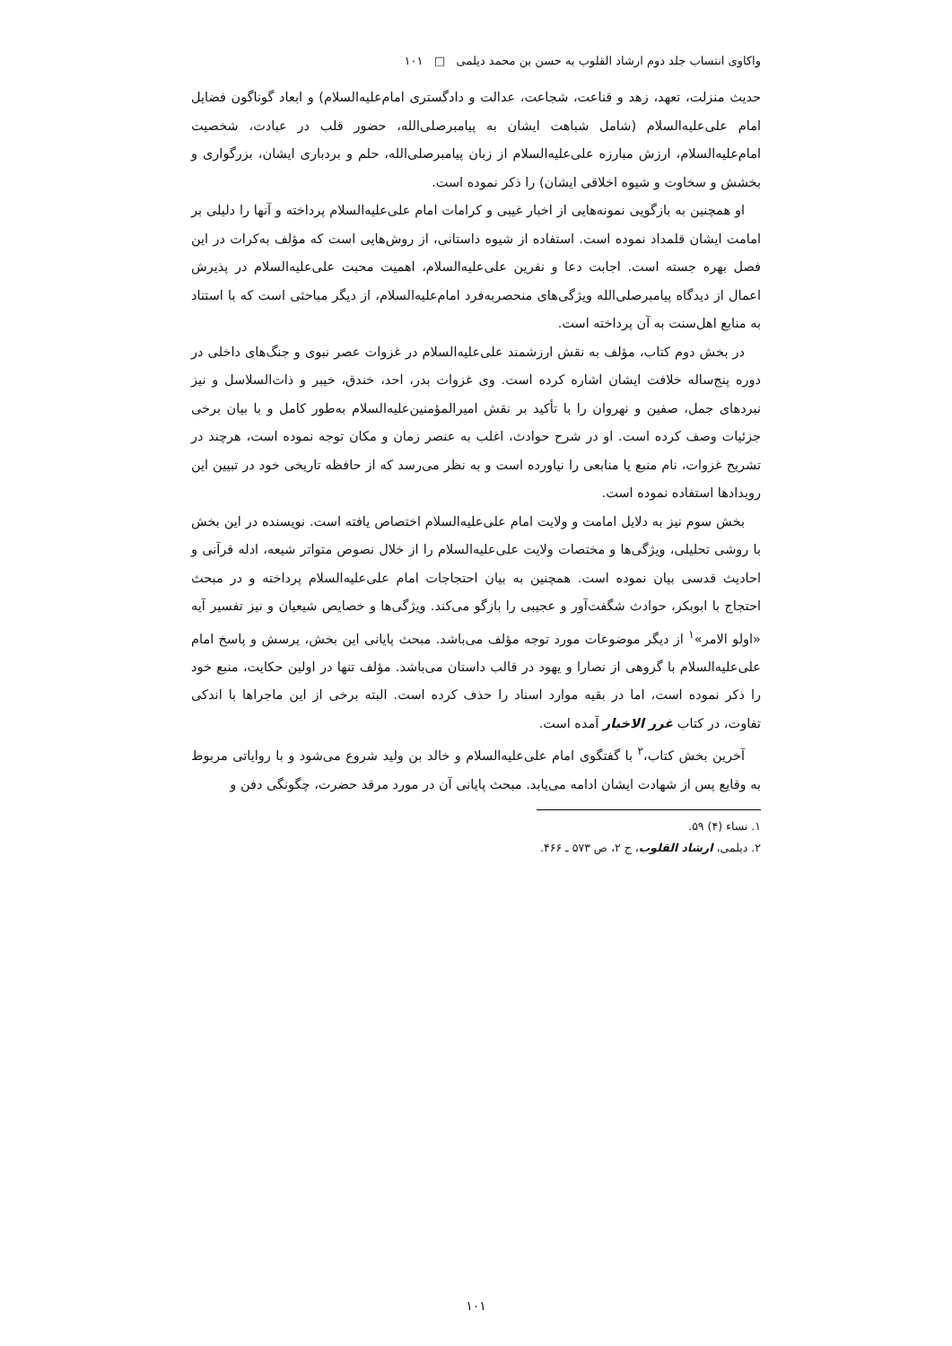واکاوی انتساب جلد دوم ارشاد القلوب به حسن بن محمد دیلمی □ ۱۰۱
حدیث منزلت، تعهد، زهد و قناعت، شجاعت، عدالت و دادگستری امام‌علیه‌السلام) و ابعاد گوناگون فضایل امام علی‌علیه‌السلام (شامل شباهت ایشان به پیامبرصلی‌الله، حضور قلب در عبادت، شخصیت امام‌علیه‌السلام، ارزش مبارزه علی‌علیه‌السلام از زبان پیامبرصلی‌الله، حلم و بردباری ایشان، بزرگواری و بخشش و سخاوت و شیوه اخلاقی ایشان) را ذکر نموده است.
او همچنین به بازگویی نمونه‌هایی از اخبار غیبی و کرامات امام علی‌علیه‌السلام پرداخته و آنها را دلیلی بر امامت ایشان قلمداد نموده است. استفاده از شیوه داستانی، از روش‌هایی است که مؤلف به‌کرات در این فصل بهره جسته است. اجابت دعا و نفرین علی‌علیه‌السلام، اهمیت محبت علی‌علیه‌السلام در پذیرش اعمال از دیدگاه پیامبرصلی‌الله ویژگی‌های منحصربه‌فرد امام‌علیه‌السلام، از دیگر مباحثی است که با استناد به منابع اهل‌سنت به آن پرداخته است.
در بخش دوم کتاب، مؤلف به نقش ارزشمند علی‌علیه‌السلام در غزوات عصر نبوی و جنگ‌های داخلی در دوره پنج‌ساله خلافت ایشان اشاره کرده است. وی غزوات بدر، احد، خندق، خیبر و ذات‌السلاسل و نیز نبردهای جمل، صفین و نهروان را با تأکید بر نقش امیرالمؤمنین‌علیه‌السلام به‌طور کامل و با بیان برخی جزئیات وصف کرده است. او در شرح حوادث، اغلب به عنصر زمان و مکان توجه نموده است، هرچند در تشریح غزوات، نام منبع یا منابعی را نیاورده است و به نظر می‌رسد که از حافظه تاریخی خود در تبیین این رویدادها استفاده نموده است.
بخش سوم نیز به دلایل امامت و ولایت امام علی‌علیه‌السلام اختصاص یافته است. نویسنده در این بخش با روشی تحلیلی، ویژگی‌ها و مختصات ولایت علی‌علیه‌السلام را از خلال نصوص متواتر شیعه، ادله قرآنی و احادیث قدسی بیان نموده است. همچنین به بیان احتجاجات امام علی‌علیه‌السلام پرداخته و در مبحث احتجاج با ابوبکر، حوادث شگفت‌آور و عجیبی را بازگو می‌کند. ویژگی‌ها و خصایص شیعیان و نیز تفسیر آیه «اولو الامر»<sup>۱</sup> از دیگر موضوعات مورد توجه مؤلف می‌باشد. مبحث پایانی این بخش، پرسش و پاسخ امام علی‌علیه‌السلام با گروهی از نصارا و یهود در قالب داستان می‌باشد. مؤلف تنها در اولین حکایت، منبع خود را ذکر نموده است، اما در بقیه موارد اسناد را حذف کرده است. البته برخی از این ماجراها با اندکی تفاوت، در کتاب غرر الاخبار آمده است.
آخرین بخش کتاب،<sup>۲</sup> با گفتگوی امام علی‌علیه‌السلام و خالد بن ولید شروع می‌شود و با روایاتی مربوط به وقایع پس از شهادت ایشان ادامه می‌یابد. مبحث پایانی آن در مورد مرقد حضرت، چگونگی دفن و
۱. نساء (۴) ۵۹.
۲. دیلمی، ارشاد القلوب، ج ۲، ص ۵۷۳ ـ ۴۶۶.
۱۰۱